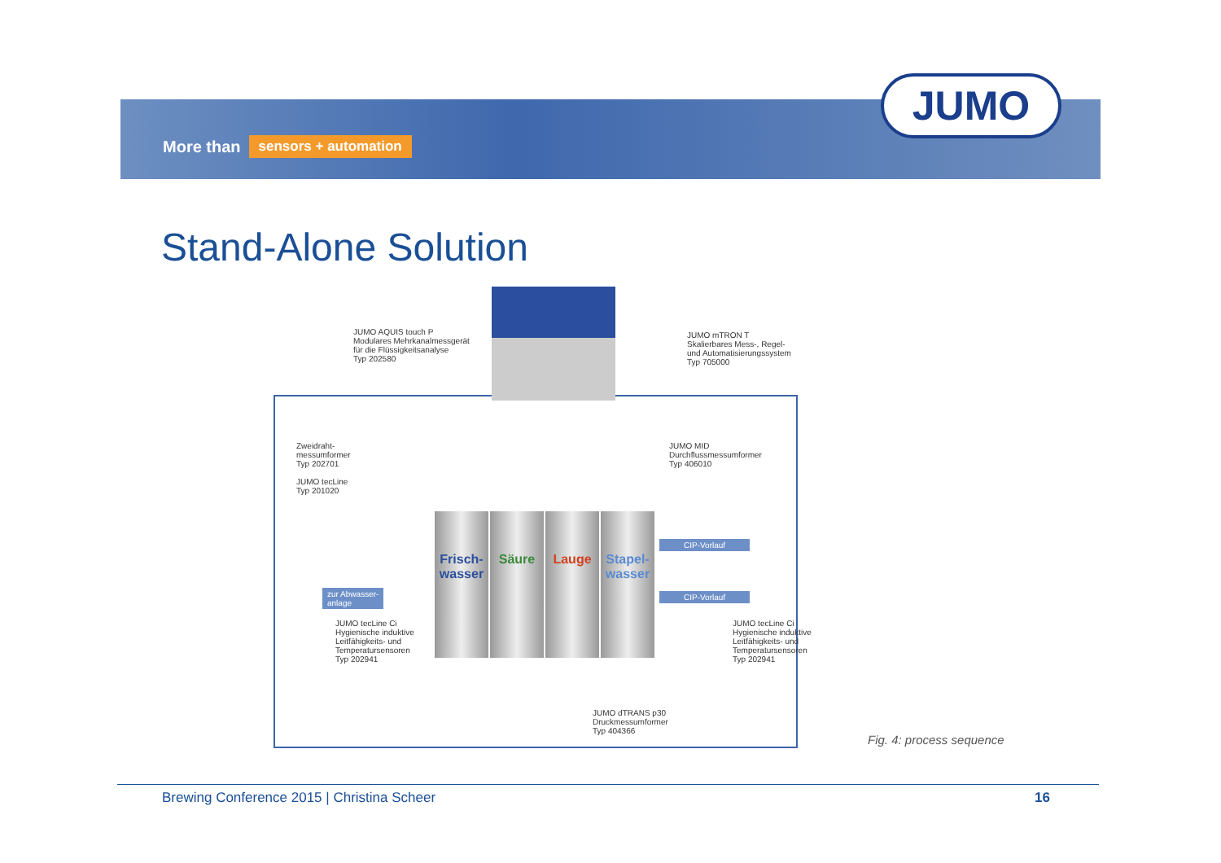More than sensors + automation
JUMO
Stand-Alone Solution
JUMO AQUIS touch P
Modulares Mehrkanalmessgerät
für die Flüssigkeitsanalyse
Typ 202580
JUMO mTRON T
Skalierbares Mess-, Regel-
und Automatisierungssystem
Typ 705000
Zweidraht-
messumformer
Typ 202701
JUMO tecLine
Typ 201020
JUMO MID
Durchflussmessumformer
Typ 406010
Frisch-
wasser
Säure Lauge
Stapel-
wasser
zur Abwasser-
anlage
CIP-Vorlauf
CIP-Vorlauf
JUMO tecLine Ci
Hygienische induktive
Leitfähigkeits- und
Temperatursensoren
Typ 202941
JUMO tecLine Ci
Hygienische induktive
Leitfähigkeits- und
Temperatursensoren
Typ 202941
JUMO dTRANS p30
Druckmessumformer
Typ 404366
Fig. 4: process sequence
Brewing Conference 2015 | Christina Scheer 16